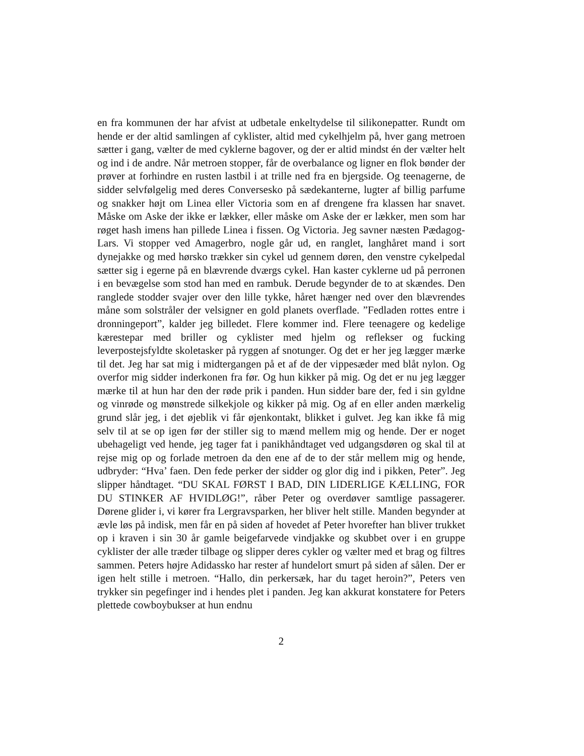en fra kommunen der har afvist at udbetale enkeltydelse til silikonepatter. Rundt om hende er der altid samlingen af cyklister, altid med cykelhjelm på, hver gang metroen sætter i gang, vælter de med cyklerne bagover, og der er altid mindst én der vælter helt og ind i de andre. Når metroen stopper, får de overbalance og ligner en flok bønder der prøver at forhindre en rusten lastbil i at trille ned fra en bjergside. Og teenagerne, de sidder selvfølgelig med deres Conversesko på sædekanterne, lugter af billig parfume og snakker højt om Linea eller Victoria som en af drengene fra klassen har snavet. Måske om Aske der ikke er lækker, eller måske om Aske der er lækker, men som har røget hash imens han pillede Linea i fissen. Og Victoria. Jeg savner næsten Pædagog-Lars. Vi stopper ved Amagerbro, nogle går ud, en ranglet, langhåret mand i sort dynejakke og med hørsko trækker sin cykel ud gennem døren, den venstre cykelpedal sætter sig i egerne på en blævrende dværgs cykel. Han kaster cyklerne ud på perronen i en bevægelse som stod han med en rambuk. Derude begynder de to at skændes. Den ranglede stodder svajer over den lille tykke, håret hænger ned over den blævrendes måne som solstråler der velsigner en gold planets overflade. ”Fedladen rottes entre i dronningeport”, kalder jeg billedet. Flere kommer ind. Flere teenagere og kedelige kærestepar med briller og cyklister med hjelm og reflekser og fucking leverpostejsfyldte skoletasker på ryggen af snotunger. Og det er her jeg lægger mærke til det. Jeg har sat mig i midtergangen på et af de der vippesæder med blåt nylon. Og overfor mig sidder inderkonen fra før. Og hun kikker på mig. Og det er nu jeg lægger mærke til at hun har den der røde prik i panden. Hun sidder bare der, fed i sin gyldne og vinrøde og mønstrede silkekjole og kikker på mig. Og af en eller anden mærkelig grund slår jeg, i det øjeblik vi får øjenkontakt, blikket i gulvet. Jeg kan ikke få mig selv til at se op igen før der stiller sig to mænd mellem mig og hende. Der er noget ubehageligt ved hende, jeg tager fat i panikhåndtaget ved udgangsdøren og skal til at rejse mig op og forlade metroen da den ene af de to der står mellem mig og hende, udbryder: “Hva’ faen. Den fede perker der sidder og glor dig ind i pikken, Peter”. Jeg slipper håndtaget. “DU SKAL FØRST I BAD, DIN LIDERLIGE KÆLLING, FOR DU STINKER AF HVIDLØG!”, råber Peter og overdøver samtlige passagerer. Dørene glider i, vi kører fra Lergravsparken, her bliver helt stille. Manden begynder at ævle løs på indisk, men får en på siden af hovedet af Peter hvorefter han bliver trukket op i kraven i sin 30 år gamle beigefarvede vindjakke og skubbet over i en gruppe cyklister der alle træder tilbage og slipper deres cykler og vælter med et brag og filtres sammen. Peters højre Adidassko har rester af hundelort smurt på siden af sålen. Der er igen helt stille i metroen. “Hallo, din perkersæk, har du taget heroin?”, Peters ven trykker sin pegefinger ind i hendes plet i panden. Jeg kan akkurat konstatere for Peters plettede cowboybukser at hun endnu
2